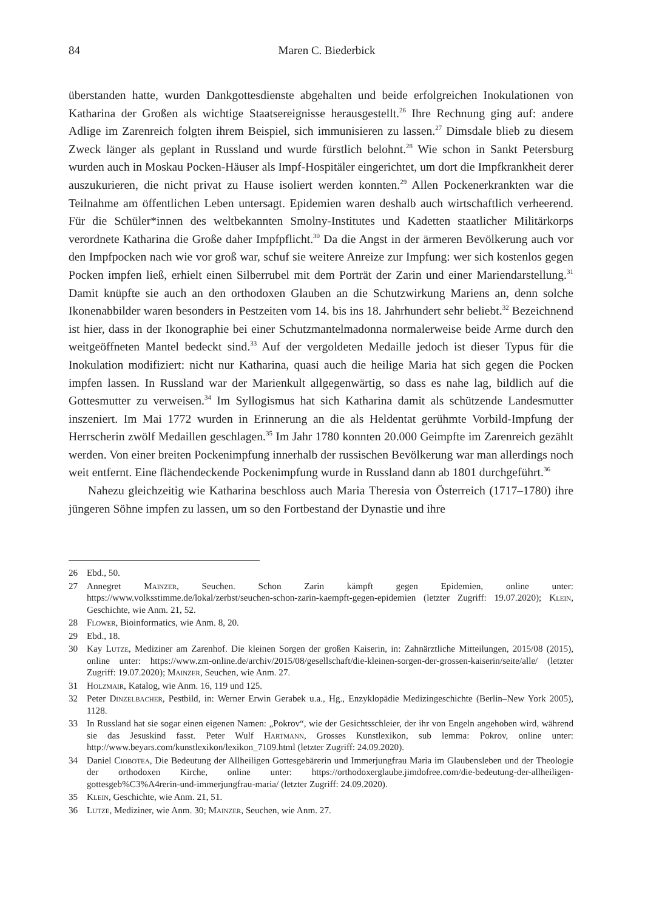84 Maren C. Biederbick
überstanden hatte, wurden Dankgottesdienste abgehalten und beide erfolgreichen Inokulationen von Katharina der Großen als wichtige Staatsereignisse herausgestellt.<sup>26</sup> Ihre Rechnung ging auf: andere Adlige im Zarenreich folgten ihrem Beispiel, sich immunisieren zu lassen.<sup>27</sup> Dimsdale blieb zu diesem Zweck länger als geplant in Russland und wurde fürstlich belohnt.<sup>28</sup> Wie schon in Sankt Petersburg wurden auch in Moskau Pocken-Häuser als Impf-Hospitäler eingerichtet, um dort die Impfkrankheit derer auszukurieren, die nicht privat zu Hause isoliert werden konnten.<sup>29</sup> Allen Pockenerkrankten war die Teilnahme am öffentlichen Leben untersagt. Epidemien waren deshalb auch wirtschaftlich verheerend. Für die Schüler*innen des weltbekannten Smolny-Institutes und Kadetten staatlicher Militärkorps verordnete Katharina die Große daher Impfpflicht.<sup>30</sup> Da die Angst in der ärmeren Bevölkerung auch vor den Impfpocken nach wie vor groß war, schuf sie weitere Anreize zur Impfung: wer sich kostenlos gegen Pocken impfen ließ, erhielt einen Silberrubel mit dem Porträt der Zarin und einer Mariendarstellung.<sup>31</sup> Damit knüpfte sie auch an den orthodoxen Glauben an die Schutzwirkung Mariens an, denn solche Ikonenabbilder waren besonders in Pestzeiten vom 14. bis ins 18. Jahrhundert sehr beliebt.<sup>32</sup> Bezeichnend ist hier, dass in der Ikonographie bei einer Schutzmantelmadonna normalerweise beide Arme durch den weitgeöffneten Mantel bedeckt sind.<sup>33</sup> Auf der vergoldeten Medaille jedoch ist dieser Typus für die Inokulation modifiziert: nicht nur Katharina, quasi auch die heilige Maria hat sich gegen die Pocken impfen lassen. In Russland war der Marienkult allgegenwärtig, so dass es nahe lag, bildlich auf die Gottesmutter zu verweisen.<sup>34</sup> Im Syllogismus hat sich Katharina damit als schützende Landesmutter inszeniert. Im Mai 1772 wurden in Erinnerung an die als Heldentat gerühmte Vorbild-Impfung der Herrscherin zwölf Medaillen geschlagen.<sup>35</sup> Im Jahr 1780 konnten 20.000 Geimpfte im Zarenreich gezählt werden. Von einer breiten Pockenimpfung innerhalb der russischen Bevölkerung war man allerdings noch weit entfernt. Eine flächendeckende Pockenimpfung wurde in Russland dann ab 1801 durchgeführt.<sup>36</sup>
Nahezu gleichzeitig wie Katharina beschloss auch Maria Theresia von Österreich (1717–1780) ihre jüngeren Söhne impfen zu lassen, um so den Fortbestand der Dynastie und ihre
26 Ebd., 50.
27 Annegret Mainzer, Seuchen. Schon Zarin kämpft gegen Epidemien, online unter: https://www.volksstimme.de/lokal/zerbst/seuchen-schon-zarin-kaempft-gegen-epidemien (letzter Zugriff: 19.07.2020); Klein, Geschichte, wie Anm. 21, 52.
28 Flower, Bioinformatics, wie Anm. 8, 20.
29 Ebd., 18.
30 Kay Lutze, Mediziner am Zarenhof. Die kleinen Sorgen der großen Kaiserin, in: Zahnärztliche Mitteilungen, 2015/08 (2015), online unter: https://www.zm-online.de/archiv/2015/08/gesellschaft/die-kleinen-sorgen-der-grossen-kaiserin/seite/alle/ (letzter Zugriff: 19.07.2020); Mainzer, Seuchen, wie Anm. 27.
31 Holzmair, Katalog, wie Anm. 16, 119 und 125.
32 Peter Dinzelbacher, Pestbild, in: Werner Erwin Gerabek u.a., Hg., Enzyklopädie Medizingeschichte (Berlin–New York 2005), 1128.
33 In Russland hat sie sogar einen eigenen Namen: „Pokrov“, wie der Gesichtsschleier, der ihr von Engeln angehoben wird, während sie das Jesuskind fasst. Peter Wulf Hartmann, Grosses Kunstlexikon, sub lemma: Pokrov, online unter: http://www.beyars.com/kunstlexikon/lexikon_7109.html (letzter Zugriff: 24.09.2020).
34 Daniel Ciobotea, Die Bedeutung der Allheiligen Gottesgebärerin und Immerjungfrau Maria im Glaubensleben und der Theologie der orthodoxen Kirche, online unter: https://orthodoxerglaube.jimdofree.com/die-bedeutung-der-allheiligen-gottesgeb%C3%A4rerin-und-immerjungfrau-maria/ (letzter Zugriff: 24.09.2020).
35 Klein, Geschichte, wie Anm. 21, 51.
36 Lutze, Mediziner, wie Anm. 30; Mainzer, Seuchen, wie Anm. 27.